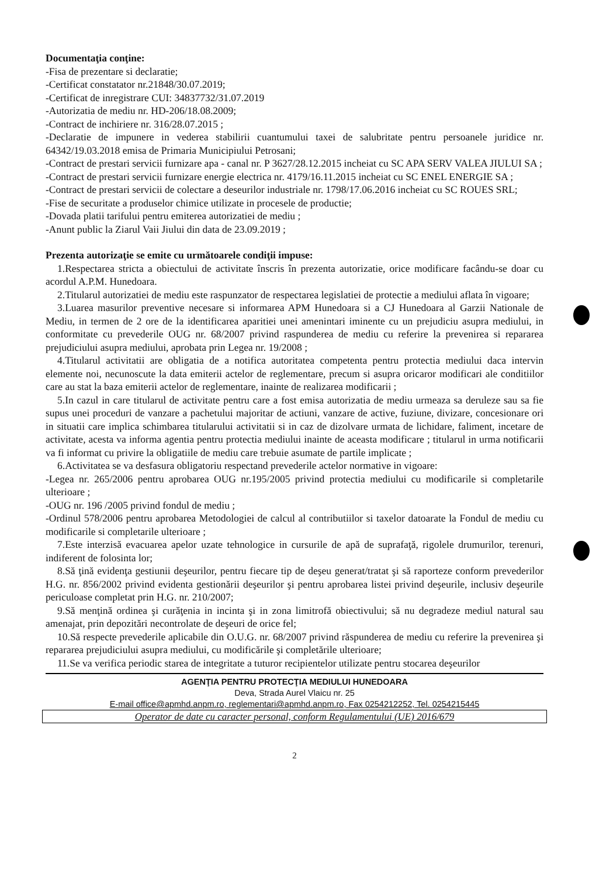Documentaţia conţine:
-Fisa de prezentare si declaratie;
-Certificat constatator nr.21848/30.07.2019;
-Certificat de inregistrare CUI: 34837732/31.07.2019
-Autorizatia de mediu nr. HD-206/18.08.2009;
-Contract de inchiriere nr. 316/28.07.2015 ;
-Declaratie de impunere in vederea stabilirii cuantumului taxei de salubritate pentru persoanele juridice nr. 64342/19.03.2018 emisa de Primaria Municipiului Petrosani;
-Contract de prestari servicii furnizare apa - canal nr. P 3627/28.12.2015 incheiat cu SC APA SERV VALEA JIULUI SA ;
-Contract de prestari servicii furnizare energie electrica nr. 4179/16.11.2015 incheiat cu SC ENEL ENERGIE SA ;
-Contract de prestari servicii de colectare a deseurilor industriale nr. 1798/17.06.2016 incheiat cu SC ROUES SRL;
-Fise de securitate a produselor chimice utilizate in procesele de productie;
-Dovada platii tarifului pentru emiterea autorizatiei de mediu ;
-Anunt public la Ziarul Vaii Jiului din data de 23.09.2019 ;
Prezenta autorizaţie se emite cu următoarele condiţii impuse:
1.Respectarea stricta a obiectului de activitate înscris în prezenta autorizatie, orice modificare facându-se doar cu acordul A.P.M. Hunedoara.
2.Titularul autorizatiei de mediu este raspunzator de respectarea legislatiei de protectie a mediului aflata în vigoare;
3.Luarea masurilor preventive necesare si informarea APM Hunedoara si a CJ Hunedoara al Garzii Nationale de Mediu, in termen de 2 ore de la identificarea aparitiei unei amenintari iminente cu un prejudiciu asupra mediului, in conformitate cu prevederile OUG nr. 68/2007 privind raspunderea de mediu cu referire la prevenirea si repararea prejudiciului asupra mediului, aprobata prin Legea nr. 19/2008 ;
4.Titularul activitatii are obligatia de a notifica autoritatea competenta pentru protectia mediului daca intervin elemente noi, necunoscute la data emiterii actelor de reglementare, precum si asupra oricaror modificari ale conditiilor care au stat la baza emiterii actelor de reglementare, inainte de realizarea modificarii ;
5.In cazul in care titularul de activitate pentru care a fost emisa autorizatia de mediu urmeaza sa deruleze sau sa fie supus unei proceduri de vanzare a pachetului majoritar de actiuni, vanzare de active, fuziune, divizare, concesionare ori in situatii care implica schimbarea titularului activitatii si in caz de dizolvare urmata de lichidare, faliment, incetare de activitate, acesta va informa agentia pentru protectia mediului inainte de aceasta modificare ; titularul in urma notificarii va fi informat cu privire la obligatiile de mediu care trebuie asumate de partile implicate ;
6.Activitatea se va desfasura obligatoriu respectand prevederile actelor normative in vigoare:
-Legea nr. 265/2006 pentru aprobarea OUG nr.195/2005 privind protectia mediului cu modificarile si completarile ulterioare ;
-OUG nr. 196 /2005 privind fondul de mediu ;
-Ordinul 578/2006 pentru aprobarea Metodologiei de calcul al contributiilor si taxelor datoarate la Fondul de mediu cu modificarile si completarile ulterioare ;
7.Este interzisă evacuarea apelor uzate tehnologice in cursurile de apă de suprafaţă, rigolele drumurilor, terenuri, indiferent de folosinta lor;
8.Să ţină evidenţa gestiunii deşeurilor, pentru fiecare tip de deşeu generat/tratat şi să raporteze conform prevederilor H.G. nr. 856/2002 privind evidenta gestionării deşeurilor şi pentru aprobarea listei privind deşeurile, inclusiv deşeurile periculoase completat prin H.G. nr. 210/2007;
9.Să menţină ordinea şi curăţenia in incinta şi in zona limitrofă obiectivului; să nu degradeze mediul natural sau amenajat, prin depozitări necontrolate de deşeuri de orice fel;
10.Să respecte prevederile aplicabile din O.U.G. nr. 68/2007 privind răspunderea de mediu cu referire la prevenirea şi repararea prejudiciului asupra mediului, cu modificările şi completările ulterioare;
11.Se va verifica periodic starea de integritate a tuturor recipientelor utilizate pentru stocarea deşeurilor
AGENŢIA PENTRU PROTECŢIA MEDIULUI HUNEDOARA
Deva, Strada Aurel Vlaicu nr. 25
E-mail office@apmhd.anpm.ro, reglementari@apmhd.anpm.ro, Fax 0254212252, Tel. 0254215445
Operator de date cu caracter personal, conform Regulamentului (UE) 2016/679
2